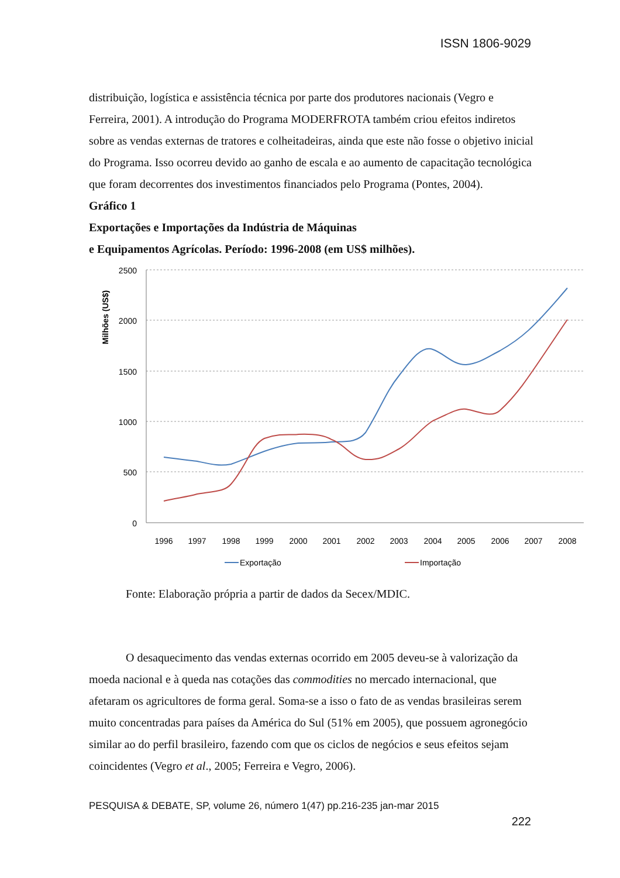ISSN 1806-9029
distribuição, logística e assistência técnica por parte dos produtores nacionais (Vegro e Ferreira, 2001). A introdução do Programa MODERFROTA também criou efeitos indiretos sobre as vendas externas de tratores e colheitadeiras, ainda que este não fosse o objetivo inicial do Programa. Isso ocorreu devido ao ganho de escala e ao aumento de capacitação tecnológica que foram decorrentes dos investimentos financiados pelo Programa (Pontes, 2004).
Gráfico 1
Exportações e Importações da Indústria de Máquinas
e Equipamentos Agrícolas. Período: 1996-2008 (em US$ milhões).
2500
2000
1500
1000
500
0
Milhões (US$)
1996
1997
1998
1999
2000
2001
2002
2003
2004
2005
2006
2007
2008
Exportação
Importação
Fonte: Elaboração própria a partir de dados da Secex/MDIC.
O desaquecimento das vendas externas ocorrido em 2005 deveu-se à valorização da moeda nacional e à queda nas cotações das commodities no mercado internacional, que afetaram os agricultores de forma geral. Soma-se a isso o fato de as vendas brasileiras serem muito concentradas para países da América do Sul (51% em 2005), que possuem agronegócio similar ao do perfil brasileiro, fazendo com que os ciclos de negócios e seus efeitos sejam coincidentes (Vegro et al., 2005; Ferreira e Vegro, 2006).
PESQUISA & DEBATE, SP, volume 26, número 1(47) pp.216-235 jan-mar 2015
222